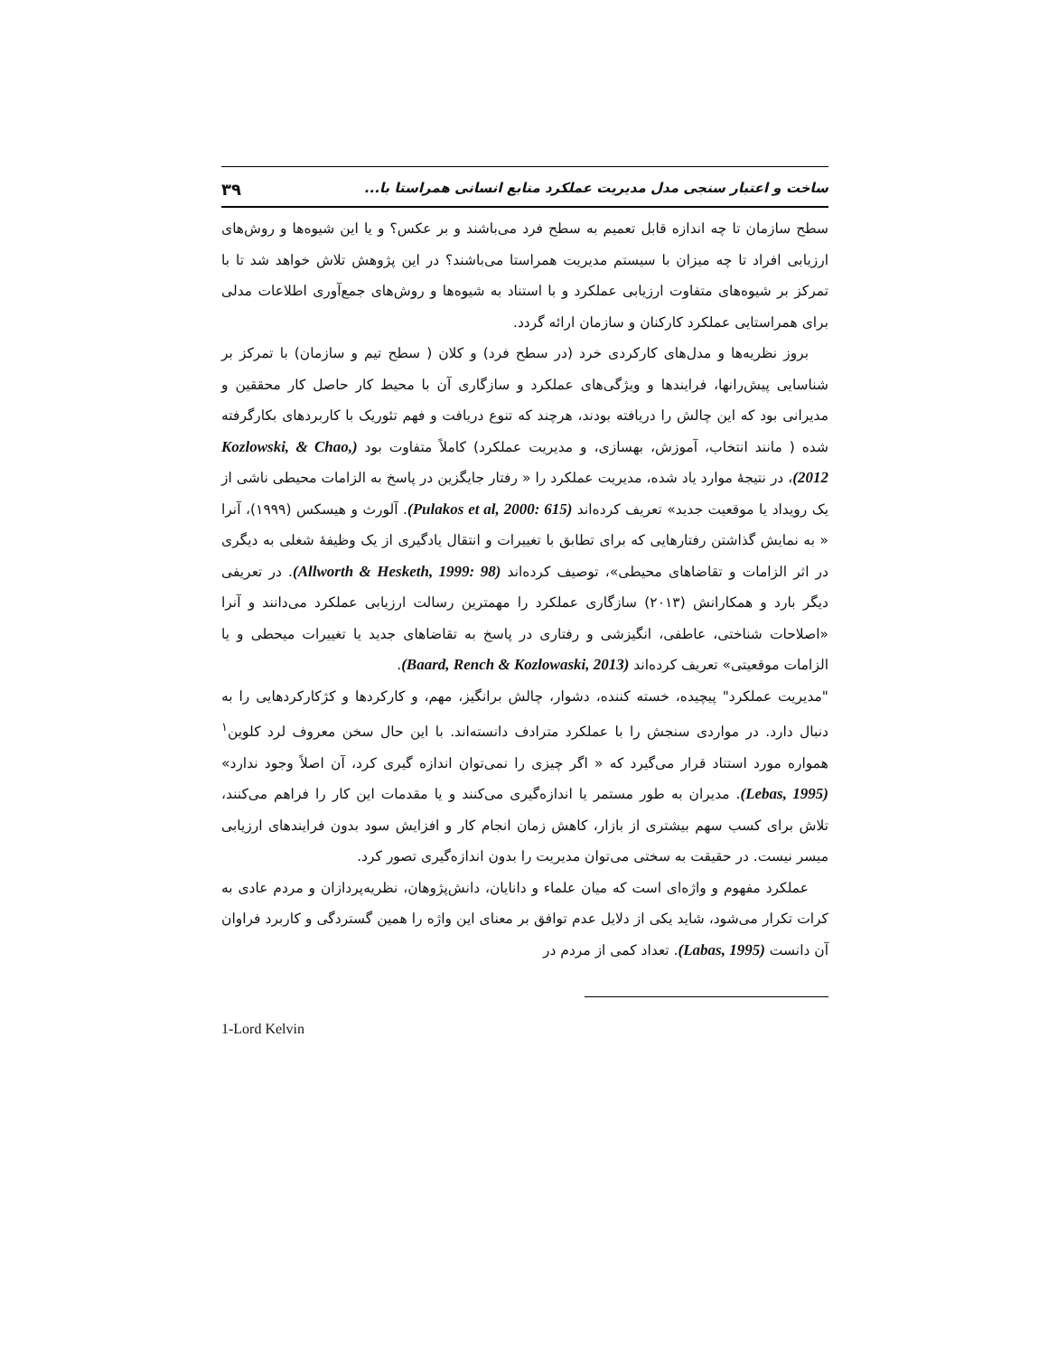ساخت و اعتبار سنجی مدل مدیریت عملکرد منابع انسانی همراستا با... ۳۹
سطح سازمان تا چه اندازه قابل تعمیم به سطح فرد می‌باشند و بر عکس؟ و یا این شیوه‌ها و روش‌های ارزیابی افراد تا چه میزان با سیستم مدیریت همراستا می‌باشند؟ در این پژوهش تلاش خواهد شد تا با تمرکز بر شیوه‌های متفاوت ارزیابی عملکرد و با استناد به شیوه‌ها و روش‌های جمع‌آوری اطلاعات مدلی برای همراستایی عملکرد کارکنان و سازمان ارائه گردد.
بروز نظریه‌ها و مدل‌های کارکردی خرد (در سطح فرد) و کلان ( سطح تیم و سازمان) با تمرکز بر شناسایی پیش‌رانها، فرایندها و ویژگی‌های عملکرد و سازگاری آن با محیط کار حاصل کار محققین و مدیرانی بود که این چالش را دریافته بودند، هرچند که تنوع دریافت و فهم تئوریک با کاربردهای بکارگرفته شده ( مانند انتخاب، آموزش، بهسازی، و مدیریت عملکرد) کاملاً متفاوت بود (Kozlowski, & Chao, 2012)، در نتیجهٔ موارد یاد شده، مدیریت عملکرد را « رفتار جایگزین در پاسخ به الزامات محیطی ناشی از یک رویداد یا موقعیت جدید» تعریف کرده‌اند (Pulakos et al, 2000: 615). آلورث و هیسکس (۱۹۹۹)، آنرا « به نمایش گذاشتن رفتارهایی که برای تطابق با تغییرات و انتقال یادگیری از یک وظیفهٔ شغلی به دیگری در اثر الزامات و تقاضاهای محیطی»، توصیف کرده‌اند (Allworth & Hesketh, 1999: 98). در تعریفی دیگر بارد و همکارانش (۲۰۱۳) سازگاری عملکرد را مهمترین رسالت ارزیابی عملکرد می‌دانند و آنرا «اصلاحات شناختی، عاطفی، انگیزشی و رفتاری در پاسخ به تقاضاهای جدید یا تغییرات میحطی و یا الزامات موقعیتی» تعریف کرده‌اند (Baard, Rench & Kozlowaski, 2013).
"مدیریت عملکرد" پیچیده، خسته کننده، دشوار، چالش برانگیز، مهم، و کارکردها و کژکارکردهایی را به دنبال دارد. در مواردی سنجش را با عملکرد مترادف دانسته‌اند. با این حال سخن معروف لرد کلوین<sup>۱</sup> همواره مورد استناد قرار می‌گیرد که « اگر چیزی را نمی‌توان اندازه گیری کرد، آن اصلاً وجود ندارد» (Lebas, 1995). مدیران به طور مستمر یا اندازه‌گیری می‌کنند و یا مقدمات این کار را فراهم می‌کنند، تلاش برای کسب سهم بیشتری از بازار، کاهش زمان انجام کار و افزایش سود بدون فرایندهای ارزیابی میسر نیست. در حقیقت به سختی می‌توان مدیریت را بدون اندازه‌گیری تصور کرد.
عملکرد مفهوم و واژه‌ای است که میان علماء و دانایان، دانش‌پژوهان، نظریه‌پردازان و مردم عادی به کرات تکرار می‌شود، شاید یکی از دلایل عدم توافق بر معنای این واژه را همین گستردگی و کاربرد فراوان آن دانست (Labas, 1995). تعداد کمی از مردم در
1-Lord Kelvin